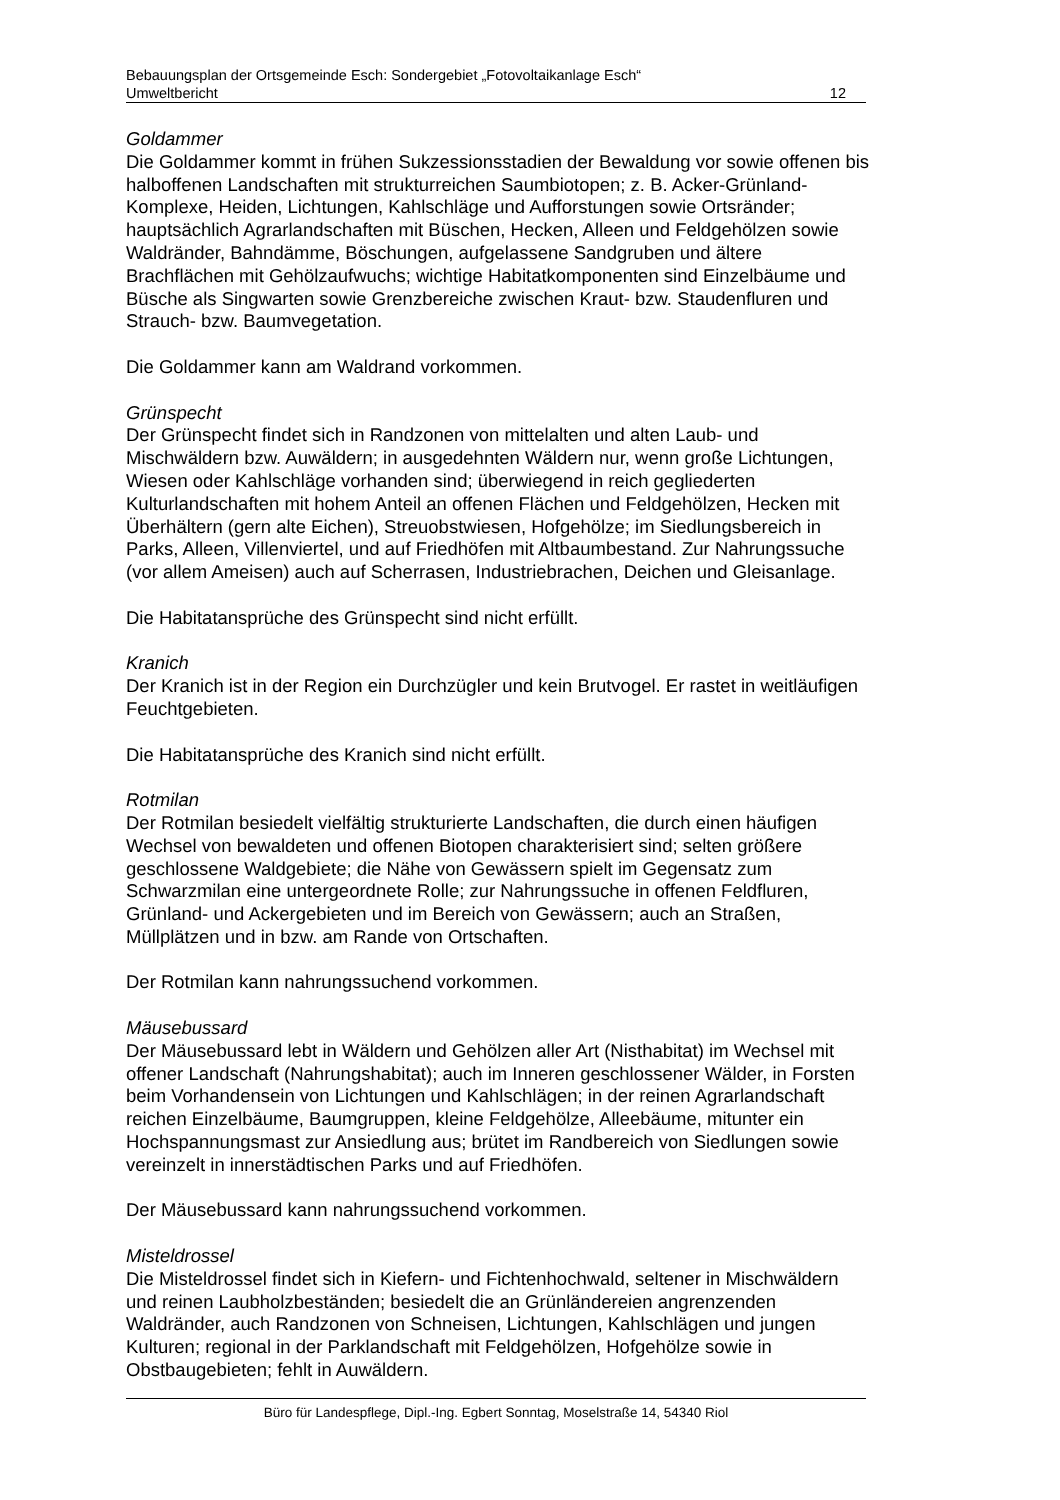Bebauungsplan der Ortsgemeinde Esch: Sondergebiet „Fotovoltaikanlage Esch“
Umweltbericht 12
Goldammer
Die Goldammer kommt in frühen Sukzessionsstadien der Bewaldung vor sowie offenen bis halboffenen Landschaften mit strukturreichen Saumbiotopen; z. B. Acker-Grünland-Komplexe, Heiden, Lichtungen, Kahlschläge und Aufforstungen sowie Ortsränder; hauptsächlich Agrarlandschaften mit Büschen, Hecken, Alleen und Feldgehölzen sowie Waldränder, Bahndämme, Böschungen, aufgelassene Sandgruben und ältere Brachflächen mit Gehölzaufwuchs; wichtige Habitatkomponenten sind Einzelbäume und Büsche als Singwarten sowie Grenzbereiche zwischen Kraut- bzw. Staudenfluren und Strauch- bzw. Baumvegetation.
Die Goldammer kann am Waldrand vorkommen.
Grünspecht
Der Grünspecht findet sich in Randzonen von mittelalten und alten Laub- und Mischwäldern bzw. Auwäldern; in ausgedehnten Wäldern nur, wenn große Lichtungen, Wiesen oder Kahlschläge vorhanden sind; überwiegend in reich gegliederten Kulturlandschaften mit hohem Anteil an offenen Flächen und Feldgehölzen, Hecken mit Überhältern (gern alte Eichen), Streuobstwiesen, Hofgehölze; im Siedlungsbereich in Parks, Alleen, Villenviertel, und auf Friedhöfen mit Altbaumbestand. Zur Nahrungssuche (vor allem Ameisen) auch auf Scherrasen, Industriebrachen, Deichen und Gleisanlage.
Die Habitatansprüche des Grünspecht sind nicht erfüllt.
Kranich
Der Kranich ist in der Region ein Durchzügler und kein Brutvogel. Er rastet in weitläufigen Feuchtgebieten.
Die Habitatansprüche des Kranich sind nicht erfüllt.
Rotmilan
Der Rotmilan besiedelt vielfältig strukturierte Landschaften, die durch einen häufigen Wechsel von bewaldeten und offenen Biotopen charakterisiert sind; selten größere geschlossene Waldgebiete; die Nähe von Gewässern spielt im Gegensatz zum Schwarzmilan eine untergeordnete Rolle; zur Nahrungssuche in offenen Feldfluren, Grünland- und Ackergebieten und im Bereich von Gewässern; auch an Straßen, Müllplätzen und in bzw. am Rande von Ortschaften.
Der Rotmilan kann nahrungssuchend vorkommen.
Mäusebussard
Der Mäusebussard lebt in Wäldern und Gehölzen aller Art (Nisthabitat) im Wechsel mit offener Landschaft (Nahrungshabitat); auch im Inneren geschlossener Wälder, in Forsten beim Vorhandensein von Lichtungen und Kahlschlägen; in der reinen Agrarlandschaft reichen Einzelbäume, Baumgruppen, kleine Feldgehölze, Alleebäume, mitunter ein Hochspannungsmast zur Ansiedlung aus; brütet im Randbereich von Siedlungen sowie vereinzelt in innerstädtischen Parks und auf Friedhöfen.
Der Mäusebussard kann nahrungssuchend vorkommen.
Misteldrossel
Die Misteldrossel findet sich in Kiefern- und Fichtenhochwald, seltener in Mischwäldern und reinen Laubholzbeständen; besiedelt die an Grünländereien angrenzenden Waldränder, auch Randzonen von Schneisen, Lichtungen, Kahlschlägen und jungen Kulturen; regional in der Parklandschaft mit Feldgehölzen, Hofgehölze sowie in Obstbaugebieten; fehlt in Auwäldern.
Büro für Landespflege, Dipl.-Ing. Egbert Sonntag, Moselstraße 14, 54340 Riol